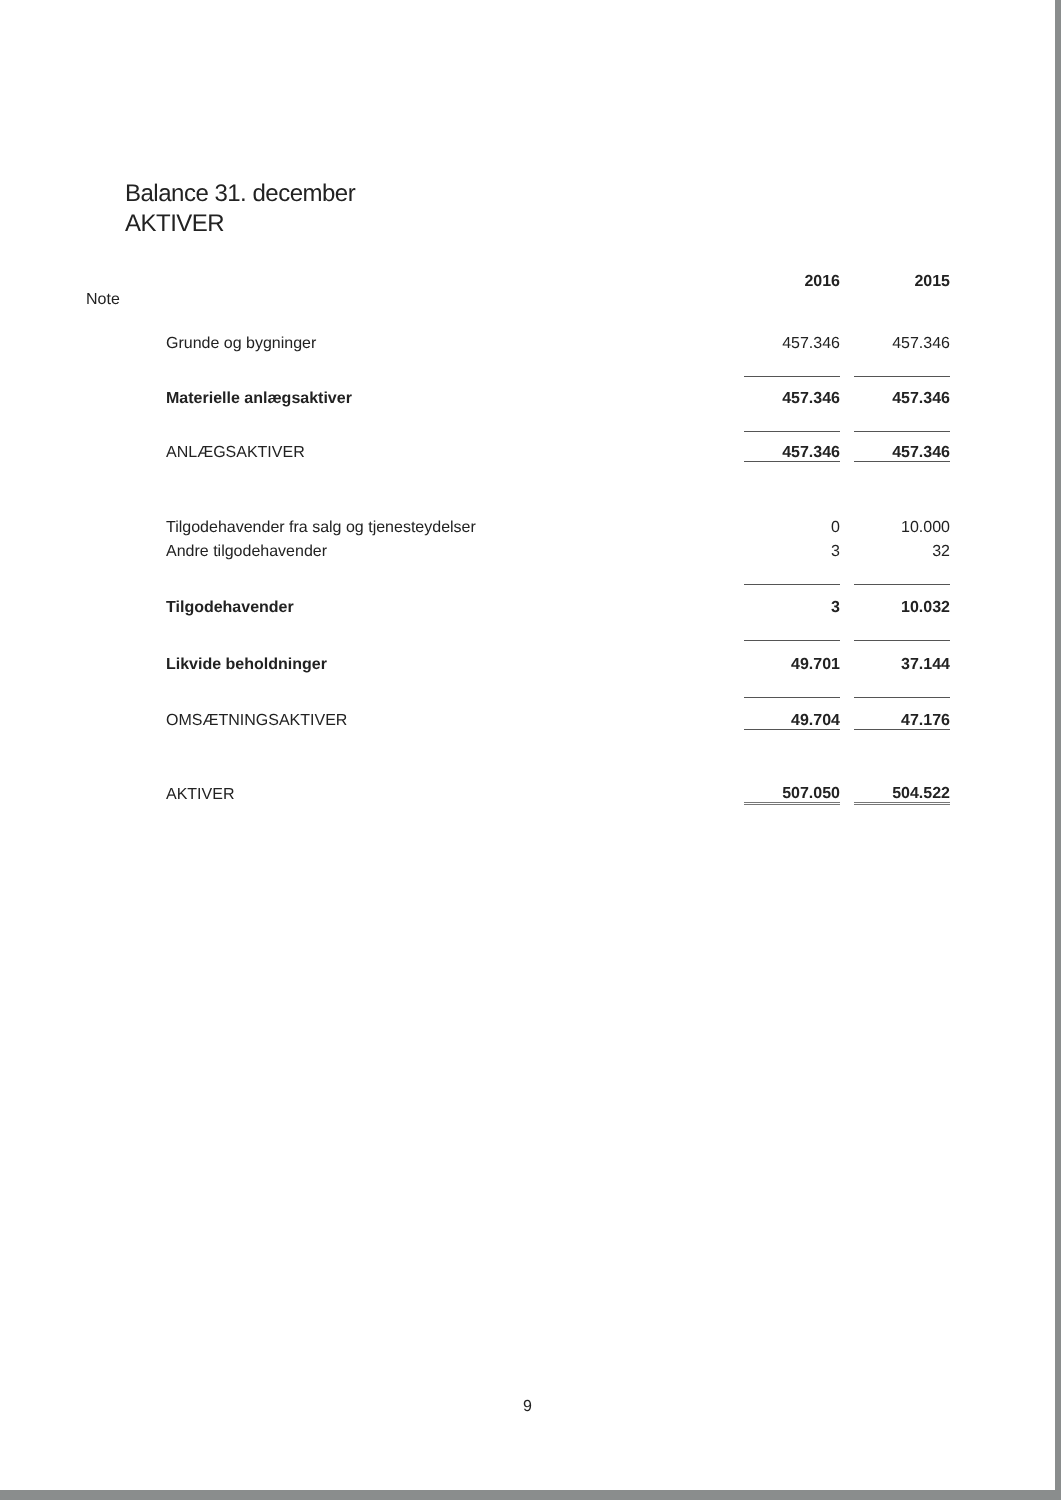Balance 31. december
AKTIVER
| Note | | 2016 | | 2015 |
| --- | --- | --- | --- | --- |
| | Grunde og bygninger | 457.346 | | 457.346 |
| | Materielle anlægsaktiver | 457.346 | | 457.346 |
| | ANLÆGSAKTIVER | 457.346 | | 457.346 |
| | Tilgodehavender fra salg og tjenesteydelser | 0 | | 10.000 |
| | Andre tilgodehavender | 3 | | 32 |
| | Tilgodehavender | 3 | | 10.032 |
| | Likvide beholdninger | 49.701 | | 37.144 |
| | OMSÆTNINGSAKTIVER | 49.704 | | 47.176 |
| | AKTIVER | 507.050 | | 504.522 |
9